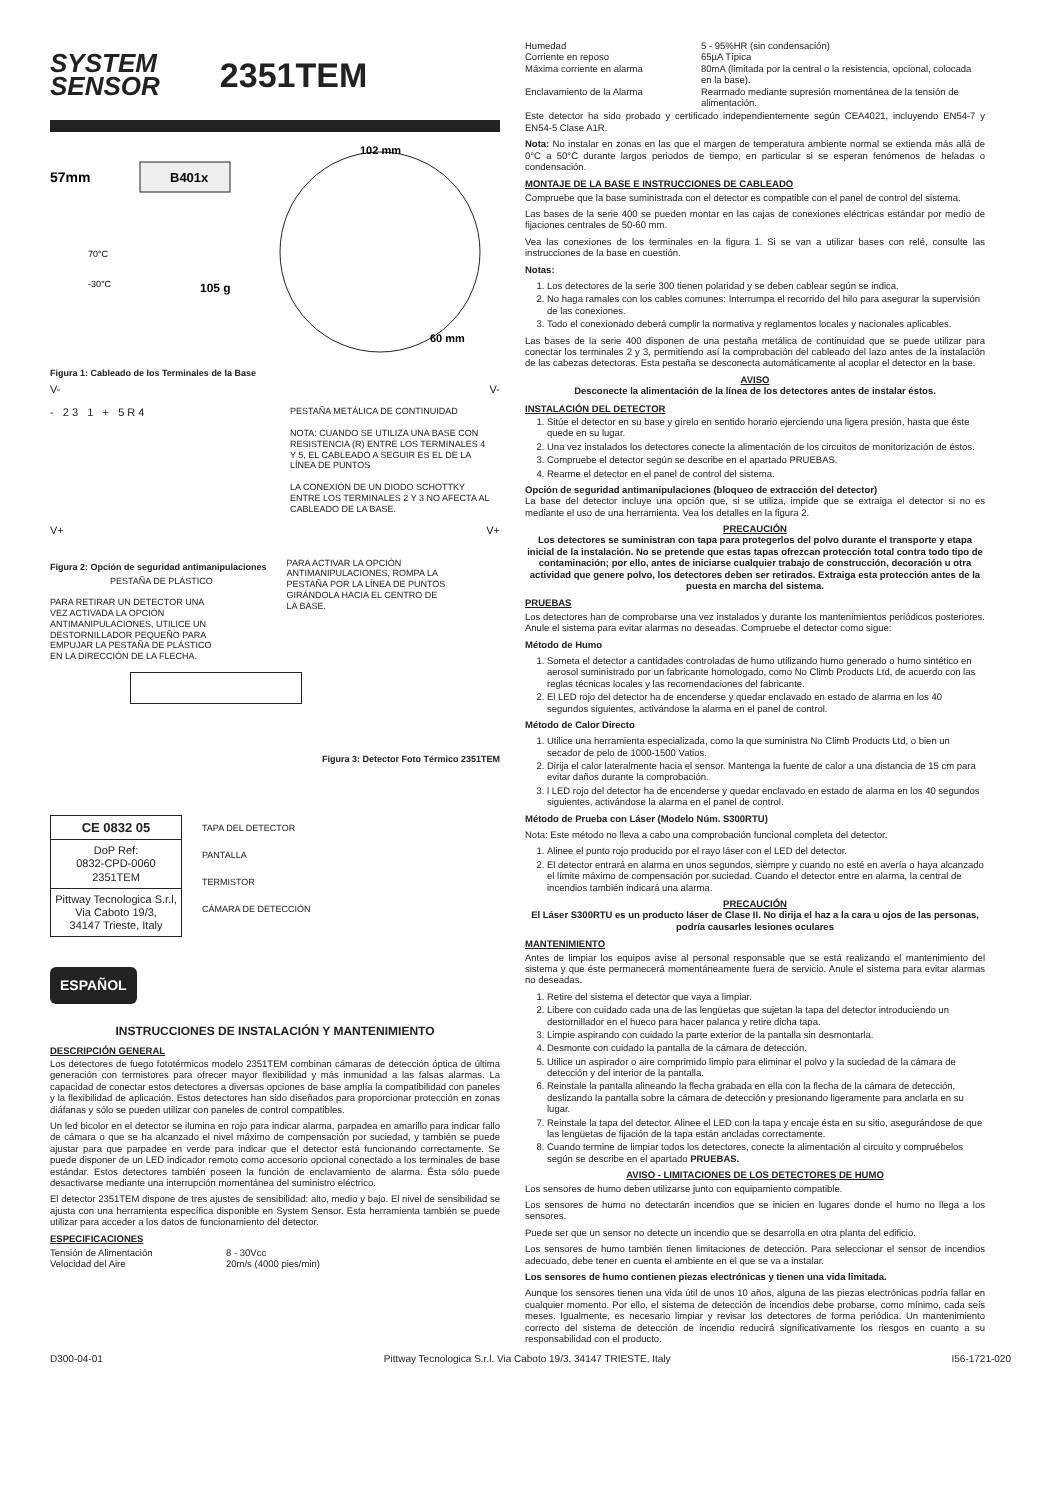SYSTEM
SENSOR
2351TEM
B401x
57mm
102 mm
70°C
-30°C
105 g
60 mm
Figura 1: Cableado de los Terminales de la Base
V- V-
- 2 3 1 + 5 R 4
PESTAÑA METÁLICA DE CONTINUIDAD
NOTA: CUANDO SE UTILIZA UNA BASE CON RESISTENCIA (R) ENTRE LOS TERMINALES 4 Y 5, EL CABLEADO A SEGUIR ES EL DE LA LÍNEA DE PUNTOS
LA CONEXIÓN DE UN DIODO SCHOTTKY ENTRE LOS TERMINALES 2 Y 3 NO AFECTA AL CABLEADO DE LA BASE.
V+ V+
Figura 2: Opción de seguridad antimanipulaciones
PESTAÑA DE PLÁSTICO
PARA RETIRAR UN DETECTOR UNA VEZ ACTIVADA LA OPCIÓN ANTIMANIPULACIONES, UTILICE UN DESTORNILLADOR PEQUEÑO PARA EMPUJAR LA PESTAÑA DE PLÁSTICO EN LA DIRECCIÓN DE LA FLECHA.
PARA ACTIVAR LA OPCIÓN ANTIMANIPULACIONES, ROMPA LA PESTAÑA POR LA LÍNEA DE PUNTOS GIRÁNDOLA HACIA EL CENTRO DE LA BASE.
Figura 3: Detector Foto Térmico 2351TEM
CE 0832 05
DoP Ref:
0832-CPD-0060
2351TEM
Pittway Tecnologica S.r.l,
Via Caboto 19/3,
34147 Trieste, Italy
TAPA DEL DETECTOR
PANTALLA
TERMISTOR
CÁMARA DE DETECCIÓN
ESPAÑOL
INSTRUCCIONES DE INSTALACIÓN Y MANTENIMIENTO
DESCRIPCIÓN GENERAL
Los detectores de fuego fototérmicos modelo 2351TEM combinan cámaras de detección óptica de última generación con termistores para ofrecer mayor flexibilidad y más inmunidad a las falsas alarmas. La capacidad de conectar estos detectores a diversas opciones de base amplía la compatibilidad con paneles y la flexibilidad de aplicación. Estos detectores han sido diseñados para proporcionar protección en zonas diáfanas y sólo se pueden utilizar con paneles de control compatibles.
Un led bicolor en el detector se ilumina en rojo para indicar alarma, parpadea en amarillo para indicar fallo de cámara o que se ha alcanzado el nivel máximo de compensación por suciedad, y también se puede ajustar para que parpadee en verde para indicar que el detector está funcionando correctamente. Se puede disponer de un LED indicador remoto como accesorio opcional conectado a los terminales de base estándar. Estos detectores también poseen la función de enclavamiento de alarma. Ésta sólo puede desactivarse mediante una interrupción momentánea del suministro eléctrico.
El detector 2351TEM dispone de tres ajustes de sensibilidad: alto, medio y bajo. El nivel de sensibilidad se ajusta con una herramienta específica disponible en System Sensor. Esta herramienta también se puede utilizar para acceder a los datos de funcionamiento del detector.
ESPECIFICACIONES
| Tensión de Alimentación | 8 - 30Vcc |
| Velocidad del Aire | 20m/s (4000 pies/min) |
| Humedad | 5 - 95%HR (sin condensación) |
| Corriente en reposo | 65µA Típica |
| Máxima corriente en alarma | 80mA (limitada por la central o la resistencia, opcional, colocada en la base). |
| Enclavamiento de la Alarma | Rearmado mediante supresión momentánea de la tensión de alimentación. |
Este detector ha sido probado y certificado independientemente según CEA4021, incluyendo EN54-7 y EN54-5 Clase A1R.
Nota: No instalar en zonas en las que el margen de temperatura ambiente normal se extienda más allá de 0°C a 50°C durante largos periodos de tiempo, en particular si se esperan fenómenos de heladas o condensación.
MONTAJE DE LA BASE E INSTRUCCIONES DE CABLEADO
Compruebe que la base suministrada con el detector es compatible con el panel de control del sistema.
Las bases de la serie 400 se pueden montar en las cajas de conexiones eléctricas estándar por medio de fijaciones centrales de 50-60 mm.
Vea las conexiones de los terminales en la figura 1. Si se van a utilizar bases con relé, consulte las instrucciones de la base en cuestión.
Notas:
1. Los detectores de la serie 300 tienen polaridad y se deben cablear según se indica.
2. No haga ramales con los cables comunes: Interrumpa el recorrido del hilo para asegurar la supervisión de las conexiones.
3. Todo el conexionado deberá cumplir la normativa y reglamentos locales y nacionales aplicables.
Las bases de la serie 400 disponen de una pestaña metálica de continuidad que se puede utilizar para conectar los terminales 2 y 3, permitiendo así la comprobación del cableado del lazo antes de la instalación de las cabezas detectoras. Esta pestaña se desconecta automáticamente al acoplar el detector en la base.
AVISO
Desconecte la alimentación de la línea de los detectores antes de instalar éstos.
INSTALACIÓN DEL DETECTOR
1. Sitúe el detector en su base y gírelo en sentido horario ejerciendo una ligera presión, hasta que éste quede en su lugar.
2. Una vez instalados los detectores conecte la alimentación de los circuitos de monitorización de éstos.
3. Compruebe el detector según se describe en el apartado PRUEBAS.
4. Rearme el detector en el panel de control del sistema.
Opción de seguridad antimanipulaciones (bloqueo de extracción del detector)
La base del detector incluye una opción que, si se utiliza, impide que se extraiga el detector si no es mediante el uso de una herramienta. Vea los detalles en la figura 2.
PRECAUCIÓN
Los detectores se suministran con tapa para protegerlos del polvo durante el transporte y etapa inicial de la instalación. No se pretende que estas tapas ofrezcan protección total contra todo tipo de contaminación; por ello, antes de iniciarse cualquier trabajo de construcción, decoración u otra actividad que genere polvo, los detectores deben ser retirados. Extraiga esta protección antes de la puesta en marcha del sistema.
PRUEBAS
Los detectores han de comprobarse una vez instalados y durante los mantenimientos periódicos posteriores. Anule el sistema para evitar alarmas no deseadas. Compruebe el detector como sigue:
Método de Humo
1. Someta el detector a cantidades controladas de humo utilizando humo generado o humo sintético en aerosol suministrado por un fabricante homologado, como No Climb Products Ltd, de acuerdo con las reglas técnicas locales y las recomendaciones del fabricante.
2. El LED rojo del detector ha de encenderse y quedar enclavado en estado de alarma en los 40 segundos siguientes, activándose la alarma en el panel de control.
Método de Calor Directo
1. Utilice una herramienta especializada, como la que suministra No Climb Products Ltd, o bien un secador de pelo de 1000-1500 Vatios.
2. Dirija el calor lateralmente hacia el sensor. Mantenga la fuente de calor a una distancia de 15 cm para evitar daños durante la comprobación.
3. l LED rojo del detector ha de encenderse y quedar enclavado en estado de alarma en los 40 segundos siguientes, activándose la alarma en el panel de control.
Método de Prueba con Láser (Modelo Núm. S300RTU)
Nota: Este método no lleva a cabo una comprobación funcional completa del detector.
1. Alinee el punto rojo producido por el rayo láser con el LED del detector.
2. El detector entrará en alarma en unos segundos, siempre y cuando no esté en avería o haya alcanzado el límite máximo de compensación por suciedad. Cuando el detector entre en alarma, la central de incendios también indicará una alarma.
PRECAUCIÓN
El Láser S300RTU es un producto láser de Clase II. No dirija el haz a la cara u ojos de las personas, podría causarles lesiones oculares
MANTENIMIENTO
Antes de limpiar los equipos avise al personal responsable que se está realizando el mantenimiento del sistema y que éste permanecerá momentáneamente fuera de servicio. Anule el sistema para evitar alarmas no deseadas.
1. Retire del sistema el detector que vaya a limpiar.
2. Libere con cuidado cada una de las lengüetas que sujetan la tapa del detector introduciendo un destornillador en el hueco para hacer palanca y retire dicha tapa.
3. Limpie aspirando con cuidado la parte exterior de la pantalla sin desmontarla.
4. Desmonte con cuidado la pantalla de la cámara de detección.
5. Utilice un aspirador o aire comprimido limpio para eliminar el polvo y la suciedad de la cámara de detección y del interior de la pantalla.
6. Reinstale la pantalla alineando la flecha grabada en ella con la flecha de la cámara de detección, deslizando la pantalla sobre la cámara de detección y presionando ligeramente para anclarla en su lugar.
7. Reinstale la tapa del detector. Alinee el LED con la tapa y encaje ésta en su sitio, asegurándose de que las lengüetas de fijación de la tapa están ancladas correctamente.
8. Cuando termine de limpiar todos los detectores, conecte la alimentación al circuito y compruébelos según se describe en el apartado PRUEBAS.
AVISO - LIMITACIONES DE LOS DETECTORES DE HUMO
Los sensores de humo deben utilizarse junto con equipamiento compatible.
Los sensores de humo no detectarán incendios que se inicien en lugares donde el humo no llega a los sensores.
Puede ser que un sensor no detecte un incendio que se desarrolla en otra planta del edificio.
Los sensores de humo también tienen limitaciones de detección. Para seleccionar el sensor de incendios adecuado, debe tener en cuenta el ambiente en el que se va a instalar.
Los sensores de humo contienen piezas electrónicas y tienen una vida limitada.
Aunque los sensores tienen una vida útil de unos 10 años, alguna de las piezas electrónicas podría fallar en cualquier momento. Por ello, el sistema de detección de incendios debe probarse, como mínimo, cada seis meses. Igualmente, es necesario limpiar y revisar los detectores de forma periódica. Un mantenimiento correcto del sistema de detección de incendio reducirá significativamente los riesgos en cuanto a su responsabilidad con el producto.
D300-04-01 Pittway Tecnologica S.r.l. Via Caboto 19/3, 34147 TRIESTE, Italy I56-1721-020